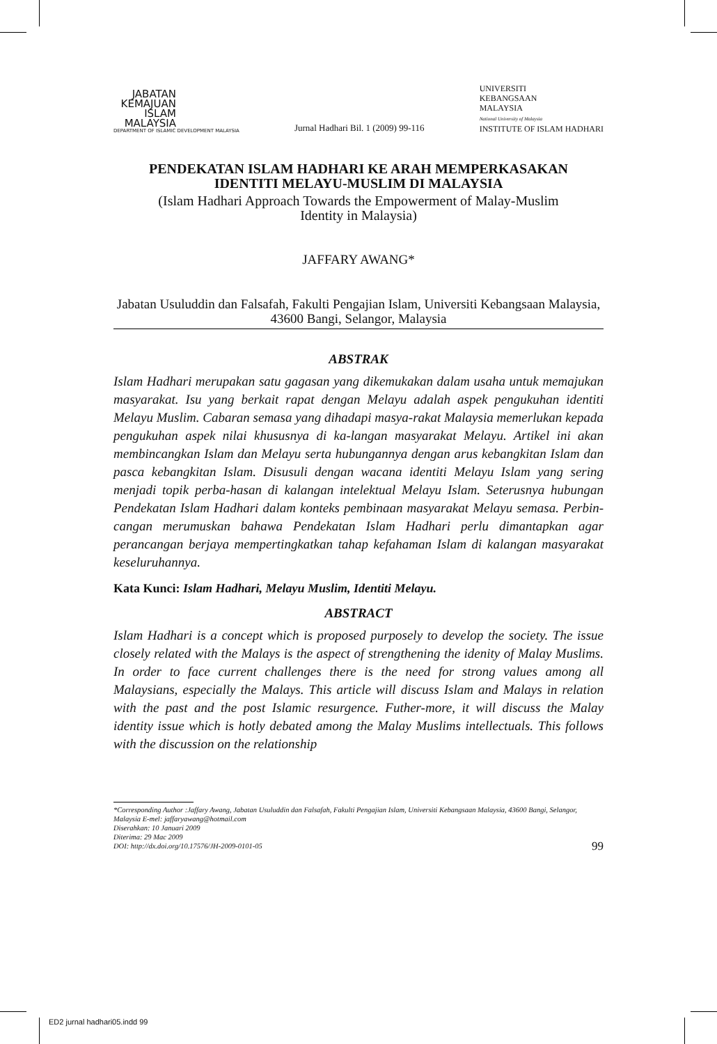JABATAN KEMAJUAN ISLAM MALAYSIA
DEPARTMENT OF ISLAMIC DEVELOPMENT MALAYSIA
Jurnal Hadhari Bil. 1 (2009) 99-116
UNIVERSITI
KEBANGSAAN
MALAYSIA
National University of Malaysia
INSTITUTE OF ISLAM HADHARI
PENDEKATAN ISLAM HADHARI KE ARAH MEMPERKASAKAN IDENTITI MELAYU-MUSLIM DI MALAYSIA
(Islam Hadhari Approach Towards the Empowerment of Malay-Muslim Identity in Malaysia)
JAFFARY AWANG*
Jabatan Usuluddin dan Falsafah, Fakulti Pengajian Islam, Universiti Kebangsaan Malaysia, 43600 Bangi, Selangor, Malaysia
ABSTRAK
Islam Hadhari merupakan satu gagasan yang dikemukakan dalam usaha untuk memajukan masyarakat. Isu yang berkait rapat dengan Melayu adalah aspek pengukuhan identiti Melayu Muslim. Cabaran semasa yang dihadapi masya-rakat Malaysia memerlukan kepada pengukuhan aspek nilai khususnya di ka-langan masyarakat Melayu. Artikel ini akan membincangkan Islam dan Melayu serta hubungannya dengan arus kebangkitan Islam dan pasca kebangkitan Islam. Disusuli dengan wacana identiti Melayu Islam yang sering menjadi topik perba-hasan di kalangan intelektual Melayu Islam. Seterusnya hubungan Pendekatan Islam Hadhari dalam konteks pembinaan masyarakat Melayu semasa. Perbin-cangan merumuskan bahawa Pendekatan Islam Hadhari perlu dimantapkan agar perancangan berjaya mempertingkatkan tahap kefahaman Islam di kalangan masyarakat keseluruhannya.
Kata Kunci: Islam Hadhari, Melayu Muslim, Identiti Melayu.
ABSTRACT
Islam Hadhari is a concept which is proposed purposely to develop the society. The issue closely related with the Malays is the aspect of strengthening the idenity of Malay Muslims. In order to face current challenges there is the need for strong values among all Malaysians, especially the Malays. This article will discuss Islam and Malays in relation with the past and the post Islamic resurgence. Futher-more, it will discuss the Malay identity issue which is hotly debated among the Malay Muslims intellectuals. This follows with the discussion on the relationship
*Corresponding Author :Jaffary Awang, Jabatan Usuluddin dan Falsafah, Fakulti Pengajian Islam, Universiti Kebangsaan Malaysia, 43600 Bangi, Selangor, Malaysia E-mel: jaffaryawang@hotmail.com
Diserahkan: 10 Januari 2009
Diterima: 29 Mac 2009
DOI: http://dx.doi.org/10.17576/JH-2009-0101-05
99
ED2 jurnal hadhari05.indd 99